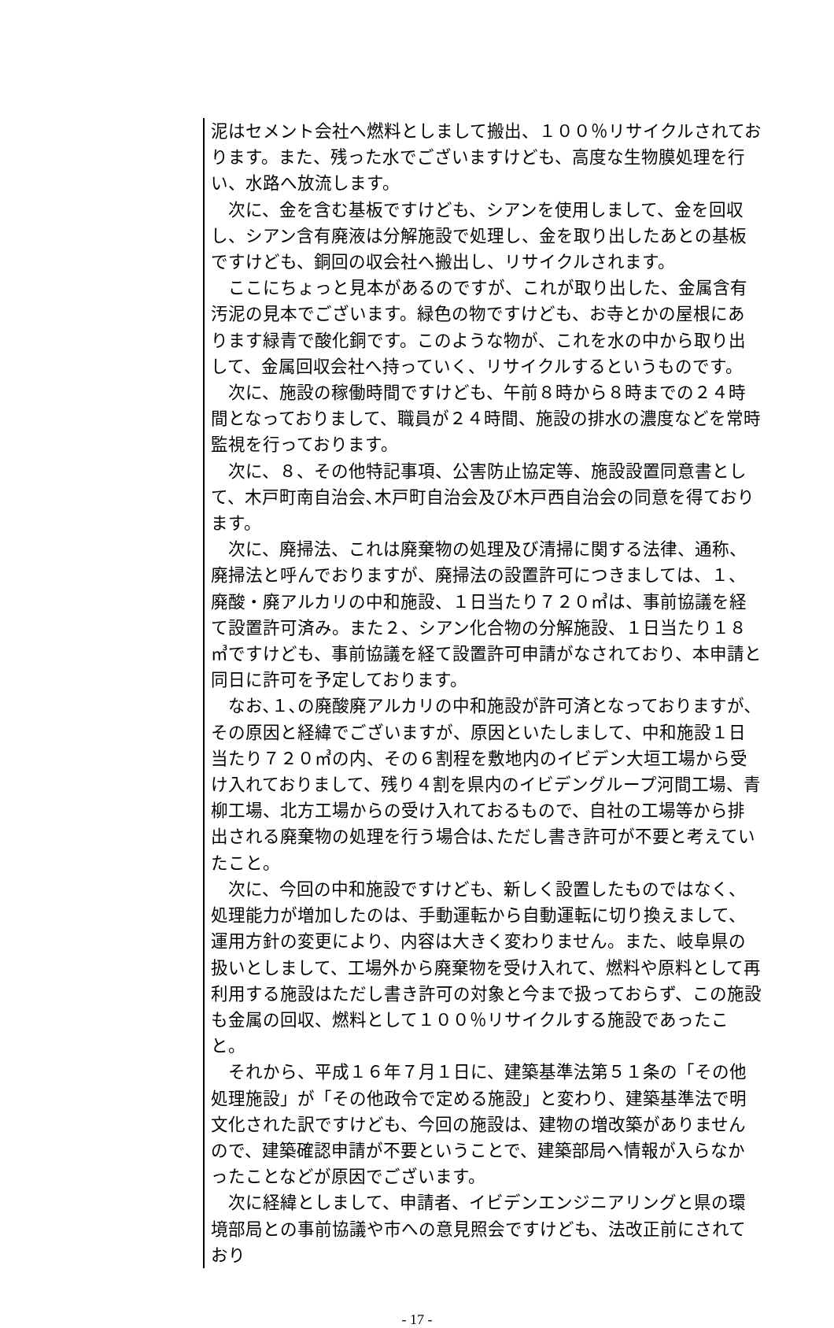泥はセメント会社へ燃料としまして搬出、１００％リサイクルされております。また、残った水でございますけども、高度な生物膜処理を行い、水路へ放流します。
次に、金を含む基板ですけども、シアンを使用しまして、金を回収し、シアン含有廃液は分解施設で処理し、金を取り出したあとの基板ですけども、銅回の収会社へ搬出し、リサイクルされます。
ここにちょっと見本があるのですが、これが取り出した、金属含有汚泥の見本でございます。緑色の物ですけども、お寺とかの屋根にあります緑青で酸化銅です。このような物が、これを水の中から取り出して、金属回収会社へ持っていく、リサイクルするというものです。
次に、施設の稼働時間ですけども、午前８時から８時までの２４時間となっておりまして、職員が２４時間、施設の排水の濃度などを常時監視を行っております。
次に、８、その他特記事項、公害防止協定等、施設設置同意書として、木戸町南自治会､木戸町自治会及び木戸西自治会の同意を得ております。
次に、廃掃法、これは廃棄物の処理及び清掃に関する法律、通称、廃掃法と呼んでおりますが、廃掃法の設置許可につきましては、１、廃酸・廃アルカリの中和施設、１日当たり７２０㎥は、事前協議を経て設置許可済み。また２、シアン化合物の分解施設、１日当たり１８㎥ですけども、事前協議を経て設置許可申請がなされており、本申請と同日に許可を予定しております。
なお､１､の廃酸廃アルカリの中和施設が許可済となっておりますが､その原因と経緯でございますが、原因といたしまして、中和施設１日当たり７２０㎥の内、その６割程を敷地内のイビデン大垣工場から受け入れておりまして、残り４割を県内のイビデングループ河間工場、青柳工場、北方工場からの受け入れておるもので、自社の工場等から排出される廃棄物の処理を行う場合は､ただし書き許可が不要と考えていたこと。
次に、今回の中和施設ですけども、新しく設置したものではなく、処理能力が増加したのは、手動運転から自動運転に切り換えまして、運用方針の変更により、内容は大きく変わりません。また、岐阜県の扱いとしまして、工場外から廃棄物を受け入れて、燃料や原料として再利用する施設はただし書き許可の対象と今まで扱っておらず、この施設も金属の回収、燃料として１００％リサイクルする施設であったこと。
それから、平成１６年７月１日に、建築基準法第５１条の「その他処理施設」が「その他政令で定める施設」と変わり、建築基準法で明文化された訳ですけども、今回の施設は、建物の増改築がありませんので、建築確認申請が不要ということで、建築部局へ情報が入らなかったことなどが原因でございます。
次に経緯としまして、申請者、イビデンエンジニアリングと県の環境部局との事前協議や市への意見照会ですけども、法改正前にされており
- 17 -